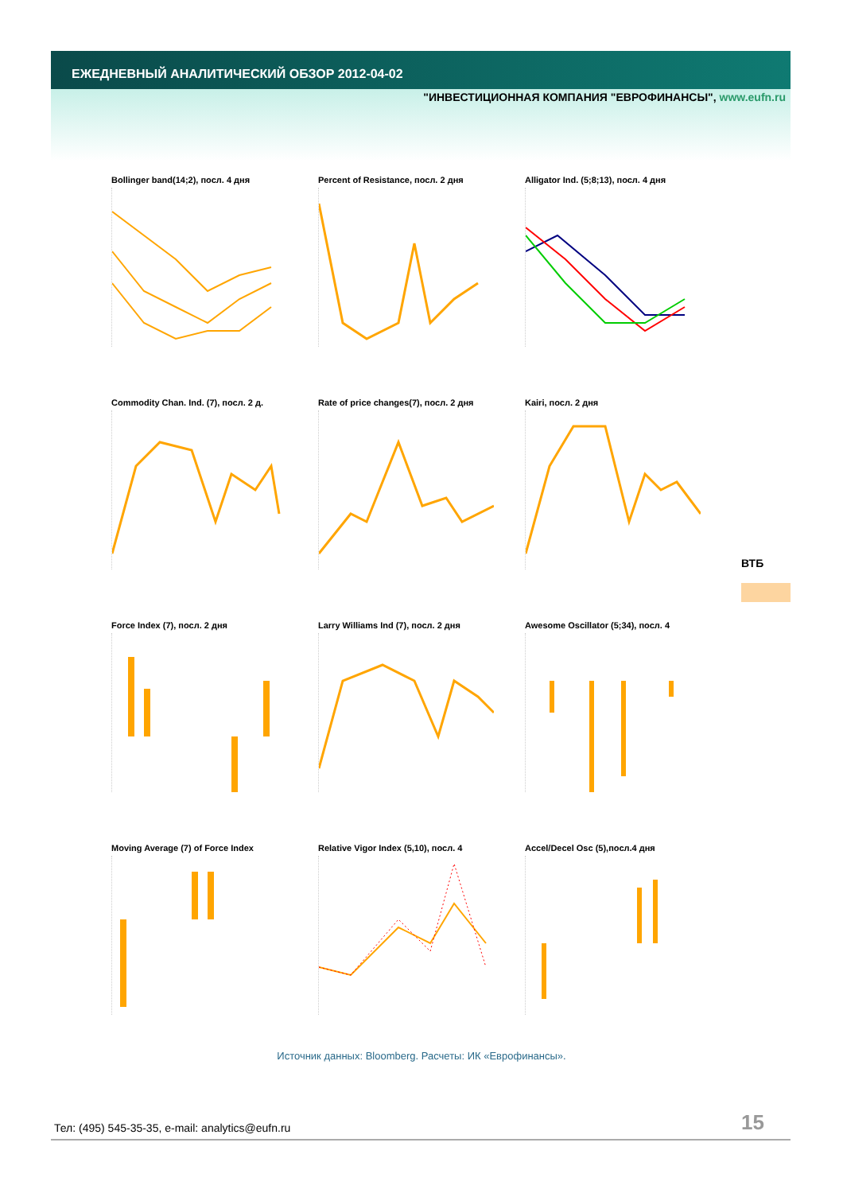ЕЖЕДНЕВНЫЙ АНАЛИТИЧЕСКИЙ ОБЗОР 2012-04-02
"ИНВЕСТИЦИОННАЯ КОМПАНИЯ "ЕВРОФИНАНСЫ", www.eufn.ru
Bollinger band(14;2), посл. 4 дня
Percent of Resistance, посл. 2 дня
Alligator Ind. (5;8;13), посл. 4 дня
Commodity Chan. Ind. (7), посл. 2 д.
Rate of price changes(7), посл. 2 дня
Kairi, посл. 2 дня
Force Index (7), посл. 2 дня
Larry Williams Ind (7), посл. 2 дня
Awesome Oscillator (5;34), посл. 4
Moving Average (7) of Force Index
Relative Vigor Index (5,10), посл. 4
Accel/Decel Osc (5),посл.4 дня
ВТБ
Источник данных: Bloomberg. Расчеты: ИК «Еврофинансы».
Тел: (495) 545-35-35, e-mail: analytics@eufn.ru
15